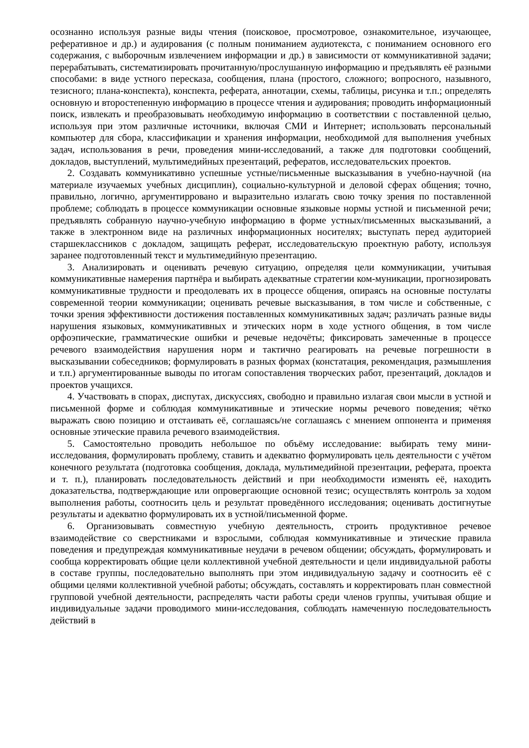осознанно используя разные виды чтения (поисковое, просмотровое, ознакомительное, изучающее, реферативное и др.) и аудирования (с полным пониманием аудиотекста, с пониманием основного его содержания, с выборочным извлечением информации и др.) в зависимости от коммуникативной задачи; перерабатывать, систематизировать прочитанную/прослушанную информацию и предъявлять её разными способами: в виде устного пересказа, сообщения, плана (простого, сложного; вопросного, назывного, тезисного; плана-конспекта), конспекта, реферата, аннотации, схемы, таблицы, рисунка и т.п.; определять основную и второстепенную информацию в процессе чтения и аудирования; проводить информационный поиск, извлекать и преобразовывать необходимую информацию в соответствии с поставленной целью, используя при этом различные источники, включая СМИ и Интернет; использовать персональный компьютер для сбора, классификации и хранения информации, необходимой для выполнения учебных задач, использования в речи, проведения мини-исследований, а также для подготовки сообщений, докладов, выступлений, мультимедийных презентаций, рефератов, исследовательских проектов.
2. Создавать коммуникативно успешные устные/письменные высказывания в учебно-научной (на материале изучаемых учебных дисциплин), социально-культурной и деловой сферах общения; точно, правильно, логично, аргументирровано и выразительно излагать свою точку зрения по поставленной проблеме; соблюдать в процессе коммуникации основные языковые нормы устной и письменной речи; предъявлять собранную научно-учебную информацию в форме устных/письменных высказываний, а также в электронном виде на различных информационных носителях; выступать перед аудиторией старшеклассников с докладом, защищать реферат, исследовательскую проектную работу, используя заранее подготовленный текст и мультимедийную презентацию.
3. Анализировать и оценивать речевую ситуацию, определяя цели коммуникации, учитывая коммуникативные намерения партнёра и выбирать адекватные стратегии ком-муникации, прогнозировать коммуникативные трудности и преодолевать их в процессе общения, опираясь на основные постулаты современной теории коммуникации; оценивать речевые высказывания, в том числе и собственные, с точки зрения эффективности достижения поставленных коммуникативных задач; различать разные виды нарушения языковых, коммуникативных и этических норм в ходе устного общения, в том числе орфоэпические, грамматические ошибки и речевые недочёты; фиксировать замеченные в процессе речевого взаимодействия нарушения норм и тактично реагировать на речевые погрешности в высказывании собеседников; формулировать в разных формах (констатация, рекомендация, размышления и т.п.) аргументированные выводы по итогам сопоставления творческих работ, презентаций, докладов и проектов учащихся.
4. Участвовать в спорах, диспутах, дискуссиях, свободно и правильно излагая свои мысли в устной и письменной форме и соблюдая коммуникативные и этические нормы речевого поведения; чётко выражать свою позицию и отстаивать её, соглашаясь/не соглашаясь с мнением оппонента и применяя основные этические правила речевого взаимодействия.
5. Самостоятельно проводить небольшое по объёму исследование: выбирать тему мини-исследования, формулировать проблему, ставить и адекватно формулировать цель деятельности с учётом конечного результата (подготовка сообщения, доклада, мультимедийной презентации, реферата, проекта и т. п.), планировать последовательность действий и при необходимости изменять её, находить доказательства, подтверждающие или опровергающие основной тезис; осуществлять контроль за ходом выполнения работы, соотносить цель и результат проведённого исследования; оценивать достигнутые результаты и адекватно формулировать их в устной/письменной форме.
6. Организовывать совместную учебную деятельность, строить продуктивное речевое взаимодействие со сверстниками и взрослыми, соблюдая коммуникативные и этические правила поведения и предупреждая коммуникативные неудачи в речевом общении; обсуждать, формулировать и сообща корректировать общие цели коллективной учебной деятельности и цели индивидуальной работы в составе группы, последовательно выполнять при этом индивидуальную задачу и соотносить её с общими целями коллективной учебной работы; обсуждать, составлять и корректировать план совместной групповой учебной деятельности, распределять части работы среди членов группы, учитывая общие и индивидуальные задачи проводимого мини-исследования, соблюдать намеченную последовательность действий в